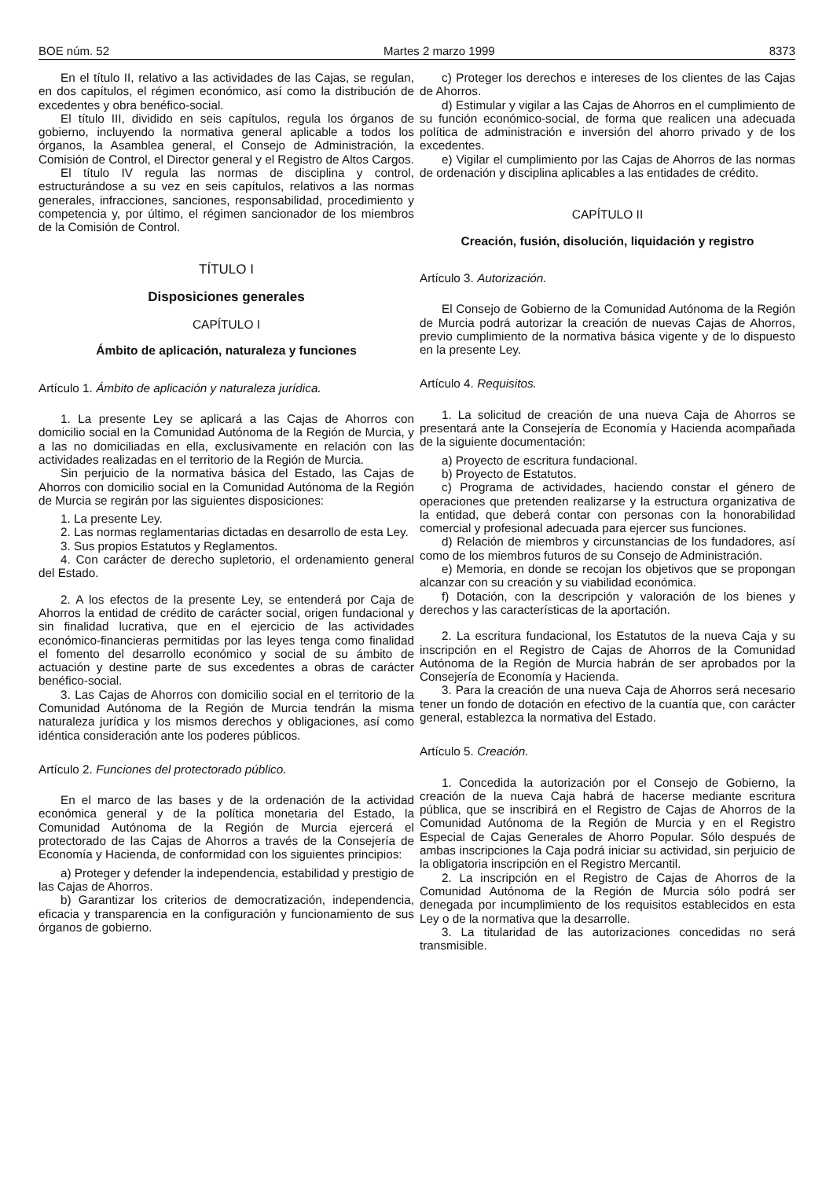BOE núm. 52 Martes 2 marzo 1999 8373
En el título II, relativo a las actividades de las Cajas, se regulan, en dos capítulos, el régimen económico, así como la distribución de excedentes y obra benéfico-social.
El título III, dividido en seis capítulos, regula los órganos de gobierno, incluyendo la normativa general aplicable a todos los órganos, la Asamblea general, el Consejo de Administración, la Comisión de Control, el Director general y el Registro de Altos Cargos.
El título IV regula las normas de disciplina y control, estructurándose a su vez en seis capítulos, relativos a las normas generales, infracciones, sanciones, responsabilidad, procedimiento y competencia y, por último, el régimen sancionador de los miembros de la Comisión de Control.
TÍTULO I
Disposiciones generales
CAPÍTULO I
Ámbito de aplicación, naturaleza y funciones
Artículo 1. Ámbito de aplicación y naturaleza jurídica.
1. La presente Ley se aplicará a las Cajas de Ahorros con domicilio social en la Comunidad Autónoma de la Región de Murcia, y a las no domiciliadas en ella, exclusivamente en relación con las actividades realizadas en el territorio de la Región de Murcia.
Sin perjuicio de la normativa básica del Estado, las Cajas de Ahorros con domicilio social en la Comunidad Autónoma de la Región de Murcia se regirán por las siguientes disposiciones:
1. La presente Ley.
2. Las normas reglamentarias dictadas en desarrollo de esta Ley.
3. Sus propios Estatutos y Reglamentos.
4. Con carácter de derecho supletorio, el ordenamiento general del Estado.
2. A los efectos de la presente Ley, se entenderá por Caja de Ahorros la entidad de crédito de carácter social, origen fundacional y sin finalidad lucrativa, que en el ejercicio de las actividades económico-financieras permitidas por las leyes tenga como finalidad el fomento del desarrollo económico y social de su ámbito de actuación y destine parte de sus excedentes a obras de carácter benéfico-social.
3. Las Cajas de Ahorros con domicilio social en el territorio de la Comunidad Autónoma de la Región de Murcia tendrán la misma naturaleza jurídica y los mismos derechos y obligaciones, así como idéntica consideración ante los poderes públicos.
Artículo 2. Funciones del protectorado público.
En el marco de las bases y de la ordenación de la actividad económica general y de la política monetaria del Estado, la Comunidad Autónoma de la Región de Murcia ejercerá el protectorado de las Cajas de Ahorros a través de la Consejería de Economía y Hacienda, de conformidad con los siguientes principios:
a) Proteger y defender la independencia, estabilidad y prestigio de las Cajas de Ahorros.
b) Garantizar los criterios de democratización, independencia, eficacia y transparencia en la configuración y funcionamiento de sus órganos de gobierno.
c) Proteger los derechos e intereses de los clientes de las Cajas de Ahorros.
d) Estimular y vigilar a las Cajas de Ahorros en el cumplimiento de su función económico-social, de forma que realicen una adecuada política de administración e inversión del ahorro privado y de los excedentes.
e) Vigilar el cumplimiento por las Cajas de Ahorros de las normas de ordenación y disciplina aplicables a las entidades de crédito.
CAPÍTULO II
Creación, fusión, disolución, liquidación y registro
Artículo 3. Autorización.
El Consejo de Gobierno de la Comunidad Autónoma de la Región de Murcia podrá autorizar la creación de nuevas Cajas de Ahorros, previo cumplimiento de la normativa básica vigente y de lo dispuesto en la presente Ley.
Artículo 4. Requisitos.
1. La solicitud de creación de una nueva Caja de Ahorros se presentará ante la Consejería de Economía y Hacienda acompañada de la siguiente documentación:
a) Proyecto de escritura fundacional.
b) Proyecto de Estatutos.
c) Programa de actividades, haciendo constar el género de operaciones que pretenden realizarse y la estructura organizativa de la entidad, que deberá contar con personas con la honorabilidad comercial y profesional adecuada para ejercer sus funciones.
d) Relación de miembros y circunstancias de los fundadores, así como de los miembros futuros de su Consejo de Administración.
e) Memoria, en donde se recojan los objetivos que se propongan alcanzar con su creación y su viabilidad económica.
f) Dotación, con la descripción y valoración de los bienes y derechos y las características de la aportación.
2. La escritura fundacional, los Estatutos de la nueva Caja y su inscripción en el Registro de Cajas de Ahorros de la Comunidad Autónoma de la Región de Murcia habrán de ser aprobados por la Consejería de Economía y Hacienda.
3. Para la creación de una nueva Caja de Ahorros será necesario tener un fondo de dotación en efectivo de la cuantía que, con carácter general, establezca la normativa del Estado.
Artículo 5. Creación.
1. Concedida la autorización por el Consejo de Gobierno, la creación de la nueva Caja habrá de hacerse mediante escritura pública, que se inscribirá en el Registro de Cajas de Ahorros de la Comunidad Autónoma de la Región de Murcia y en el Registro Especial de Cajas Generales de Ahorro Popular. Sólo después de ambas inscripciones la Caja podrá iniciar su actividad, sin perjuicio de la obligatoria inscripción en el Registro Mercantil.
2. La inscripción en el Registro de Cajas de Ahorros de la Comunidad Autónoma de la Región de Murcia sólo podrá ser denegada por incumplimiento de los requisitos establecidos en esta Ley o de la normativa que la desarrolle.
3. La titularidad de las autorizaciones concedidas no será transmisible.